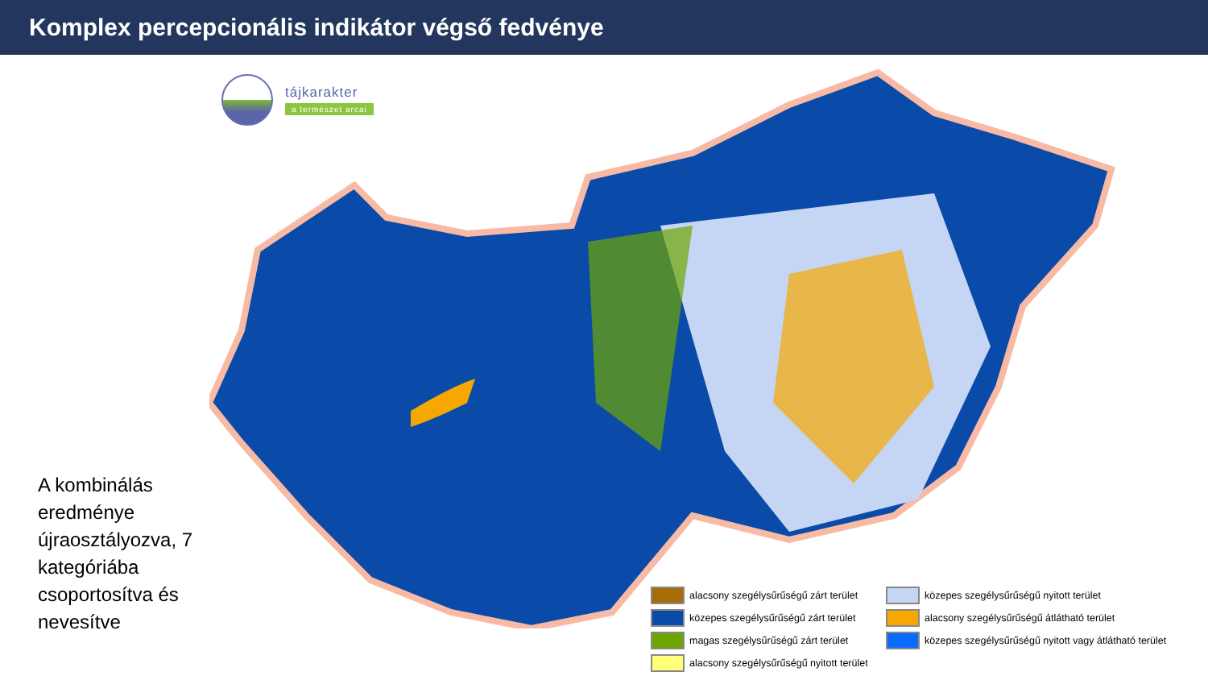Komplex percepcionális indikátor végső fedvénye
tájkarakter
a természet arcai
A kombinálás eredménye újraosztályozva, 7 kategóriába csoportosítva és nevesítve
alacsony szegélysűrűségű zárt terület
közepes szegélysűrűségű nyitott terület
közepes szegélysűrűségű zárt terület
alacsony szegélysűrűségű átlátható terület
magas szegélysűrűségű zárt terület
közepes szegélysűrűségű nyitott vagy átlátható terület
alacsony szegélysűrűségű nyitott terület